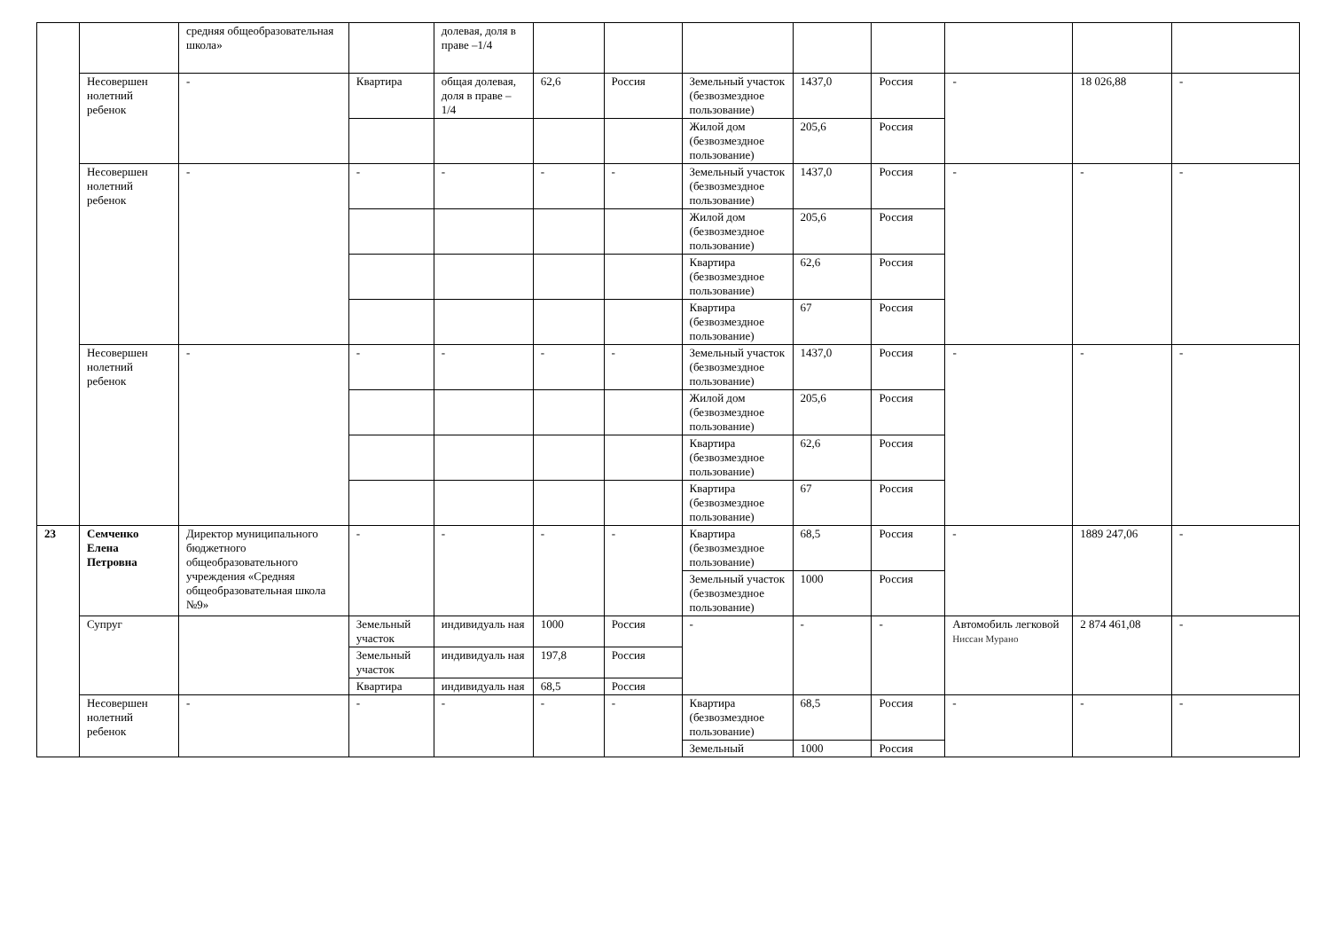| | | средняя общеобразовательная школа» | | долевая, доля в праве –1/4 | | | | | | | | |
| | Несовершен нолетний ребенок | - | Квартира | общая долевая, доля в праве –1/4 | 62,6 | Россия | Земельный участок (безвозмездное пользование) | 1437,0 | Россия | - | 18 026,88 | - |
| | | | | | | | Жилой дом (безвозмездное пользование) | 205,6 | Россия | | | |
| | Несовершен нолетний ребенок | - | - | - | - | - | Земельный участок (безвозмездное пользование) | 1437,0 | Россия | - | - | - |
| | | | | | | | Жилой дом (безвозмездное пользование) | 205,6 | Россия | | | |
| | | | | | | | Квартира (безвозмездное пользование) | 62,6 | Россия | | | |
| | | | | | | | Квартира (безвозмездное пользование) | 67 | Россия | | | |
| | Несовершен нолетний ребенок | - | - | - | - | - | Земельный участок (безвозмездное пользование) | 1437,0 | Россия | - | - | - |
| | | | | | | | Жилой дом (безвозмездное пользование) | 205,6 | Россия | | | |
| | | | | | | | Квартира (безвозмездное пользование) | 62,6 | Россия | | | |
| | | | | | | | Квартира (безвозмездное пользование) | 67 | Россия | | | |
| 23 | Семченко Елена Петровна | Директор муниципального бюджетного общеобразовательного учреждения «Средняя общеобразовательная школа №9» | - | - | - | - | Квартира (безвозмездное пользование) | 68,5 | Россия | - | 1889 247,06 | - |
| | | | | | | | Земельный участок (безвозмездное пользование) | 1000 | Россия | | | |
| | Супруг | | Земельный участок | индивидуаль ная | 1000 | Россия | - | - | - | Автомобиль легковой Ниссан Мурано | 2 874 461,08 | - |
| | | | Земельный участок | индивидуаль ная | 197,8 | Россия | | | | | | |
| | | | Квартира | индивидуаль ная | 68,5 | Россия | | | | | | |
| | Несовершен нолетний ребенок | - | - | - | - | - | Квартира (безвозмездное пользование) | 68,5 | Россия | - | - | - |
| | | | | | | | Земельный | 1000 | Россия | | | |